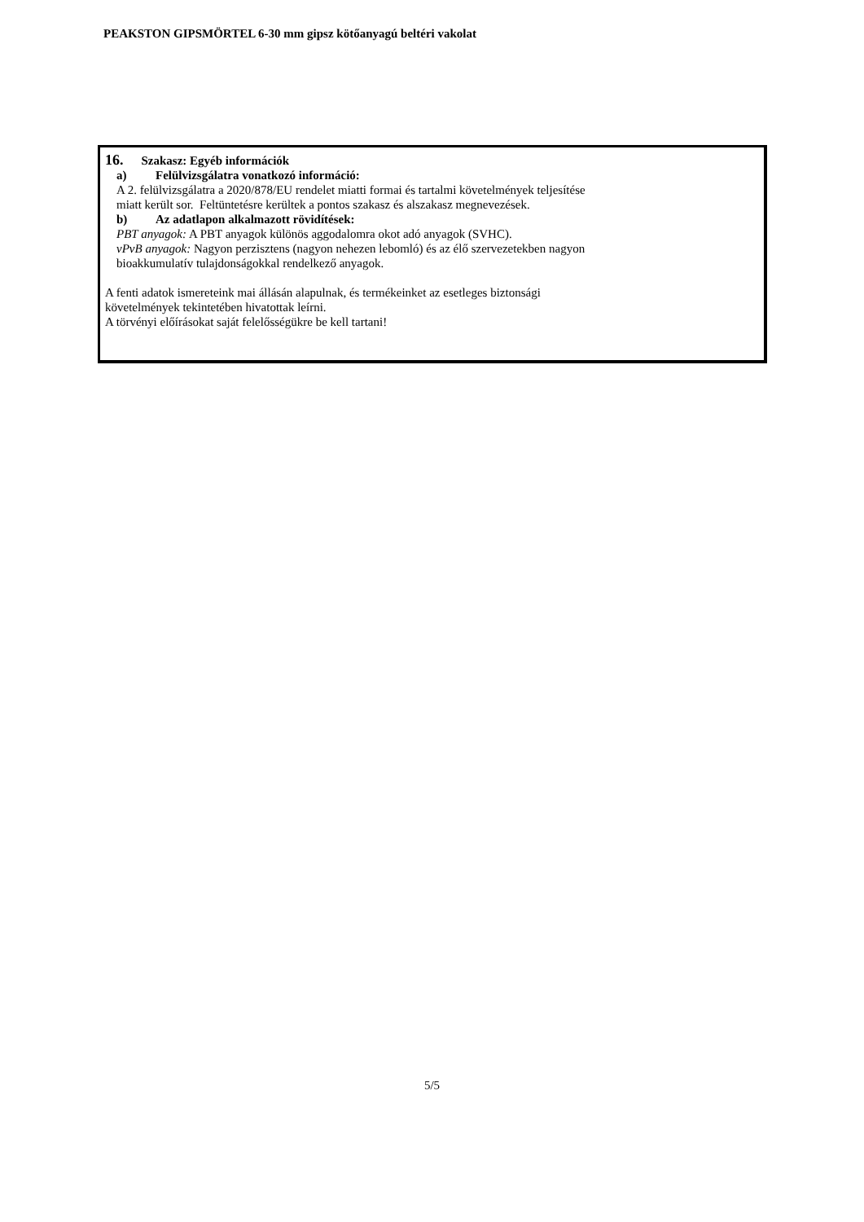PEAKSTON GIPSMÖRTEL 6-30 mm gipsz kötőanyagú beltéri vakolat
16. Szakasz: Egyéb információk
a) Felülvizsgálatra vonatkozó információ:
A 2. felülvizsgálatra a 2020/878/EU rendelet miatti formai és tartalmi követelmények teljesítése
miatt került sor. Feltüntetésre kerültek a pontos szakasz és alszakasz megnevezések.
b) Az adatlapon alkalmazott rövidítések:
PBT anyagok: A PBT anyagok különös aggodalomra okot adó anyagok (SVHC).
vPvB anyagok: Nagyon perzisztens (nagyon nehezen lebomló) és az élő szervezetekben nagyon
bioakkumulatív tulajdonságokkal rendelkező anyagok.
A fenti adatok ismereteink mai állásán alapulnak, és termékeinket az esetleges biztonsági
követelmények tekintetében hivatottak leírni.
A törvényi előírásokat saját felelősségükre be kell tartani!
5/5